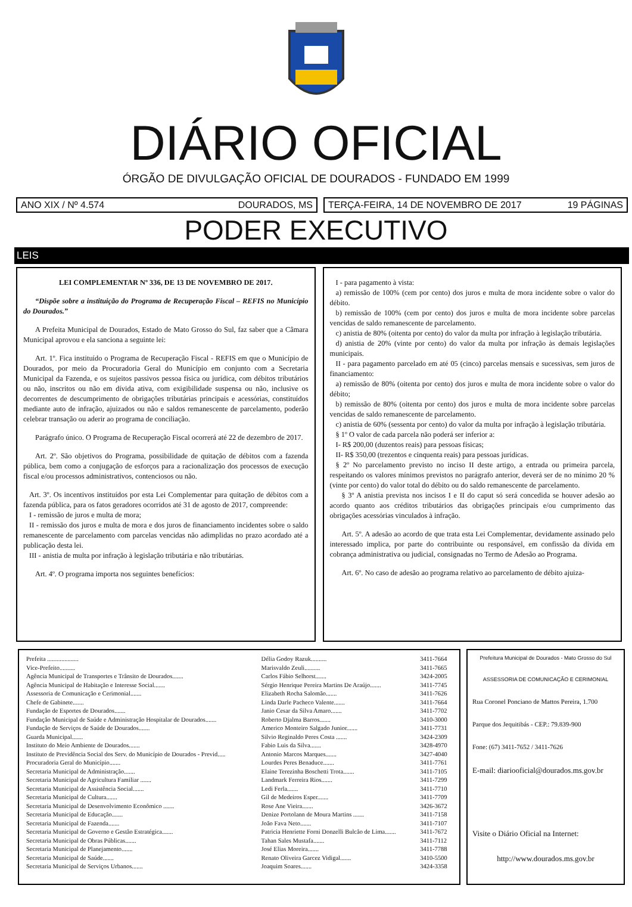DIÁRIO OFICIAL
ÓRGÃO DE DIVULGAÇÃO OFICIAL DE DOURADOS - FUNDADO EM 1999
ANO XIX / Nº 4.574 DOURADOS, MS TERÇA-FEIRA, 14 DE NOVEMBRO DE 2017 19 PÁGINAS
PODER EXECUTIVO
LEIS
LEI COMPLEMENTAR Nº 336, DE 13 DE NOVEMBRO DE 2017.
“Dispõe sobre a instituição do Programa de Recuperação Fiscal – REFIS no Município do Dourados.”
A Prefeita Municipal de Dourados, Estado de Mato Grosso do Sul, faz saber que a Câmara Municipal aprovou e ela sanciona a seguinte lei:
Art. 1º. Fica instituído o Programa de Recuperação Fiscal - REFIS em que o Município de Dourados, por meio da Procuradoria Geral do Município em conjunto com a Secretaria Municipal da Fazenda, e os sujeitos passivos pessoa física ou jurídica, com débitos tributários ou não, inscritos ou não em dívida ativa, com exigibilidade suspensa ou não, inclusive os decorrentes de descumprimento de obrigações tributárias principais e acessórias, constituídos mediante auto de infração, ajuizados ou não e saldos remanescente de parcelamento, poderão celebrar transação ou aderir ao programa de conciliação.
Parágrafo único. O Programa de Recuperação Fiscal ocorrerá até 22 de dezembro de 2017.
Art. 2º. São objetivos do Programa, possibilidade de quitação de débitos com a fazenda pública, bem como a conjugação de esforços para a racionalização dos processos de execução fiscal e/ou processos administrativos, contenciosos ou não.
Art. 3º. Os incentivos instituídos por esta Lei Complementar para quitação de débitos com a fazenda pública, para os fatos geradores ocorridos até 31 de agosto de 2017, compreende:
I - remissão de juros e multa de mora;
II - remissão dos juros e multa de mora e dos juros de financiamento incidentes sobre o saldo remanescente de parcelamento com parcelas vencidas não adimplidas no prazo acordado até a publicação desta lei.
III - anistia de multa por infração à legislação tributária e não tributárias.
Art. 4º. O programa importa nos seguintes benefícios:
I - para pagamento à vista:
a) remissão de 100% (cem por cento) dos juros e multa de mora incidente sobre o valor do débito.
b) remissão de 100% (cem por cento) dos juros e multa de mora incidente sobre parcelas vencidas de saldo remanescente de parcelamento.
c) anistia de 80% (oitenta por cento) do valor da multa por infração à legislação tributária.
d) anistia de 20% (vinte por cento) do valor da multa por infração às demais legislações municipais.
II - para pagamento parcelado em até 05 (cinco) parcelas mensais e sucessivas, sem juros de financiamento:
a) remissão de 80% (oitenta por cento) dos juros e multa de mora incidente sobre o valor do débito;
b) remissão de 80% (oitenta por cento) dos juros e multa de mora incidente sobre parcelas vencidas de saldo remanescente de parcelamento.
c) anistia de 60% (sessenta por cento) do valor da multa por infração à legislação tributária.
§ 1º O valor de cada parcela não poderá ser inferior a:
I- R$ 200,00 (duzentos reais) para pessoas físicas;
II- R$ 350,00 (trezentos e cinquenta reais) para pessoas jurídicas.
§ 2º No parcelamento previsto no inciso II deste artigo, a entrada ou primeira parcela, respeitando os valores mínimos previstos no parágrafo anterior, deverá ser de no mínimo 20 % (vinte por cento) do valor total do débito ou do saldo remanescente de parcelamento.
§ 3º A anistia prevista nos incisos I e II do caput só será concedida se houver adesão ao acordo quanto aos créditos tributários das obrigações principais e/ou cumprimento das obrigações acessórias vinculados à infração.
Art. 5º. A adesão ao acordo de que trata esta Lei Complementar, devidamente assinado pelo interessado implica, por parte do contribuinte ou responsável, em confissão da dívida em cobrança administrativa ou judicial, consignadas no Termo de Adesão ao Programa.
Art. 6º. No caso de adesão ao programa relativo ao parcelamento de débito ajuiza-
| Prefeita .................... | Délia Godoy Razuk.......... | 3411-7664 |
| Vice-Prefeito.......... | Marisvaldo Zeuli.......... | 3411-7665 |
| Agência Municipal de Transportes e Trânsito de Dourados....... | Carlos Fábio Selhorst....... | 3424-2005 |
| Agência Municipal de Habitação e Interesse Social....... | Sérgio Henrique Pereira Martins De Araújo....... | 3411-7745 |
| Assessoria de Comunicação e Cerimonial....... | Elizabeth Rocha Salomão....... | 3411-7626 |
| Chefe de Gabinete....... | Linda Darle Pacheco Valente....... | 3411-7664 |
| Fundação de Esportes de Dourados....... | Janio Cesar da Silva Amaro....... | 3411-7702 |
| Fundação Municipal de Saúde e Administração Hospitalar de Dourados....... | Roberto Djalma Barros....... | 3410-3000 |
| Fundação de Serviços de Saúde de Dourados....... | Americo Monteiro Salgado Junior....... | 3411-7731 |
| Guarda Municipal....... | Silvio Reginaldo Peres Costa ....... | 3424-2309 |
| Instituto do Meio Ambiente de Dourados....... | Fabio Luis da Silva....... | 3428-4970 |
| Instituto de Previdência Social dos Serv. do Município de Dourados - Previd..... | Antonio Marcos Marques....... | 3427-4040 |
| Procuradoria Geral do Município....... | Lourdes Peres Benaduce....... | 3411-7761 |
| Secretaria Municipal de Administração....... | Elaine Terezinha Boschetti Trota....... | 3411-7105 |
| Secretaria Municipal de Agricultura Familiar ....... | Landmark Ferreira Rios....... | 3411-7299 |
| Secretaria Municipal de Assistência Social....... | Ledi Ferla....... | 3411-7710 |
| Secretaria Municipal de Cultura....... | Gil de Medeiros Esper....... | 3411-7709 |
| Secretaria Municipal de Desenvolvimento Econômico ....... | Rose Ane Vieira....... | 3426-3672 |
| Secretaria Municipal de Educação....... | Denize Portolann de Moura Martins ....... | 3411-7158 |
| Secretaria Municipal de Fazenda....... | João Fava Neto....... | 3411-7107 |
| Secretaria Municipal de Governo e Gestão Estratégica....... | Patricia Henriette Forni Donzelli Bulcão de Lima....... | 3411-7672 |
| Secretaria Municipal de Obras Públicas....... | Tahan Sales Mustafa....... | 3411-7112 |
| Secretaria Municipal de Planejamento....... | José Elias Moreira....... | 3411-7788 |
| Secretaria Municipal de Saúde....... | Renato Oliveira Garcez Vidigal....... | 3410-5500 |
| Secretaria Municipal de Serviços Urbanos....... | Joaquim Soares....... | 3424-3358 |
Prefeitura Municipal de Dourados - Mato Grosso do Sul
ASSESSORIA DE COMUNICAÇÃO E CERIMONIAL
Rua Coronel Ponciano de Mattos Pereira, 1.700
Parque dos Jequitibás - CEP.: 79.839-900
Fone: (67) 3411-7652 / 3411-7626
E-mail: diariooficial@dourados.ms.gov.br
Visite o Diário Oficial na Internet:
http://www.dourados.ms.gov.br